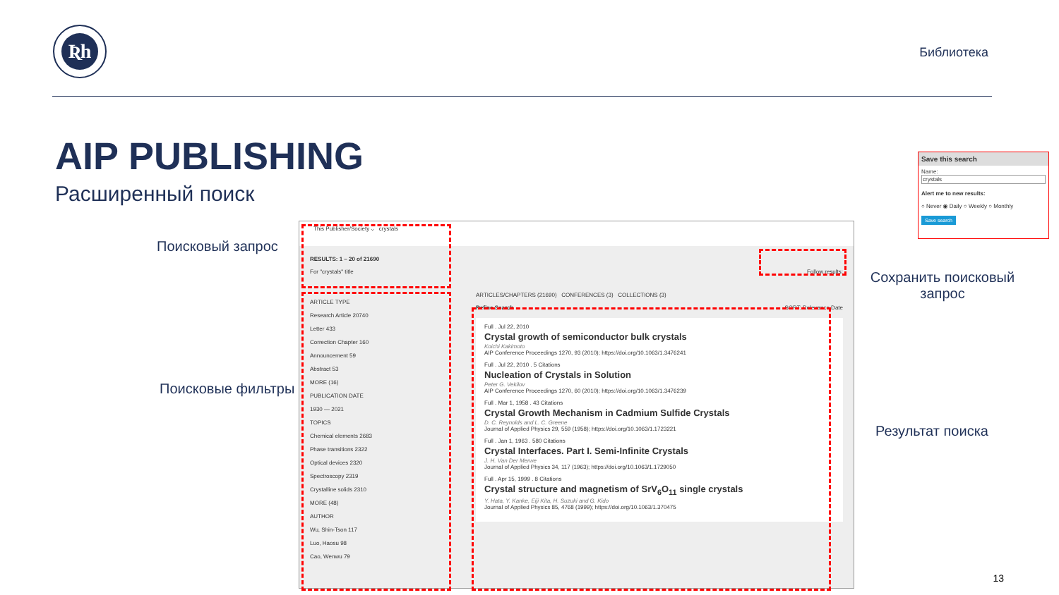Ʀh
Библиотека
AIP PUBLISHING
Расширенный поиск
Поисковый запрос
Поисковые фильтры
Сохранить поисковый запрос
Результат поиска
This Publisher/Society ⌵ crystals
RESULTS: 1 – 20 of 21690
For "crystals" title Follow results:
ARTICLE TYPE
Research Article 20740
Letter 433
Correction Chapter 160
Announcement 59
Abstract 53
MORE (16)
PUBLICATION DATE
1930 — 2021
TOPICS
Chemical elements 2683
Phase transitions 2322
Optical devices 2320
Spectroscopy 2319
Crystalline solids 2310
MORE (48)
AUTHOR
Wu, Shin-Tson 117
Luo, Haosu 98
Cao, Wenwu 79
ARTICLES/CHAPTERS (21690) CONFERENCES (3) COLLECTIONS (3)
Refine Search SORT: Relevance Date
Full . Jul 22, 2010
Crystal growth of semiconductor bulk crystals
Koichi Kakimoto
AIP Conference Proceedings 1270, 93 (2010); https://doi.org/10.1063/1.3476241
Full . Jul 22, 2010 . 5 Citations
Nucleation of Crystals in Solution
Peter G. Vekilov
AIP Conference Proceedings 1270, 60 (2010); https://doi.org/10.1063/1.3476239
Full . Mar 1, 1958 . 43 Citations
Crystal Growth Mechanism in Cadmium Sulfide Crystals
D. C. Reynolds and L. C. Greene
Journal of Applied Physics 29, 559 (1958); https://doi.org/10.1063/1.1723221
Full . Jan 1, 1963 . 580 Citations
Crystal Interfaces. Part I. Semi-Infinite Crystals
J. H. Van Der Merwe
Journal of Applied Physics 34, 117 (1963); https://doi.org/10.1063/1.1729050
Full . Apr 15, 1999 . 8 Citations
Crystal structure and magnetism of SrV<sub>6</sub>O<sub>11</sub> single crystals
Y. Hata, Y. Kanke, Eiji Kita, H. Suzuki and G. Kido
Journal of Applied Physics 85, 4768 (1999); https://doi.org/10.1063/1.370475
Save this search
Name:
crystals
Alert me to new results:
○ Never ◉ Daily ○ Weekly ○ Monthly
Save search
13